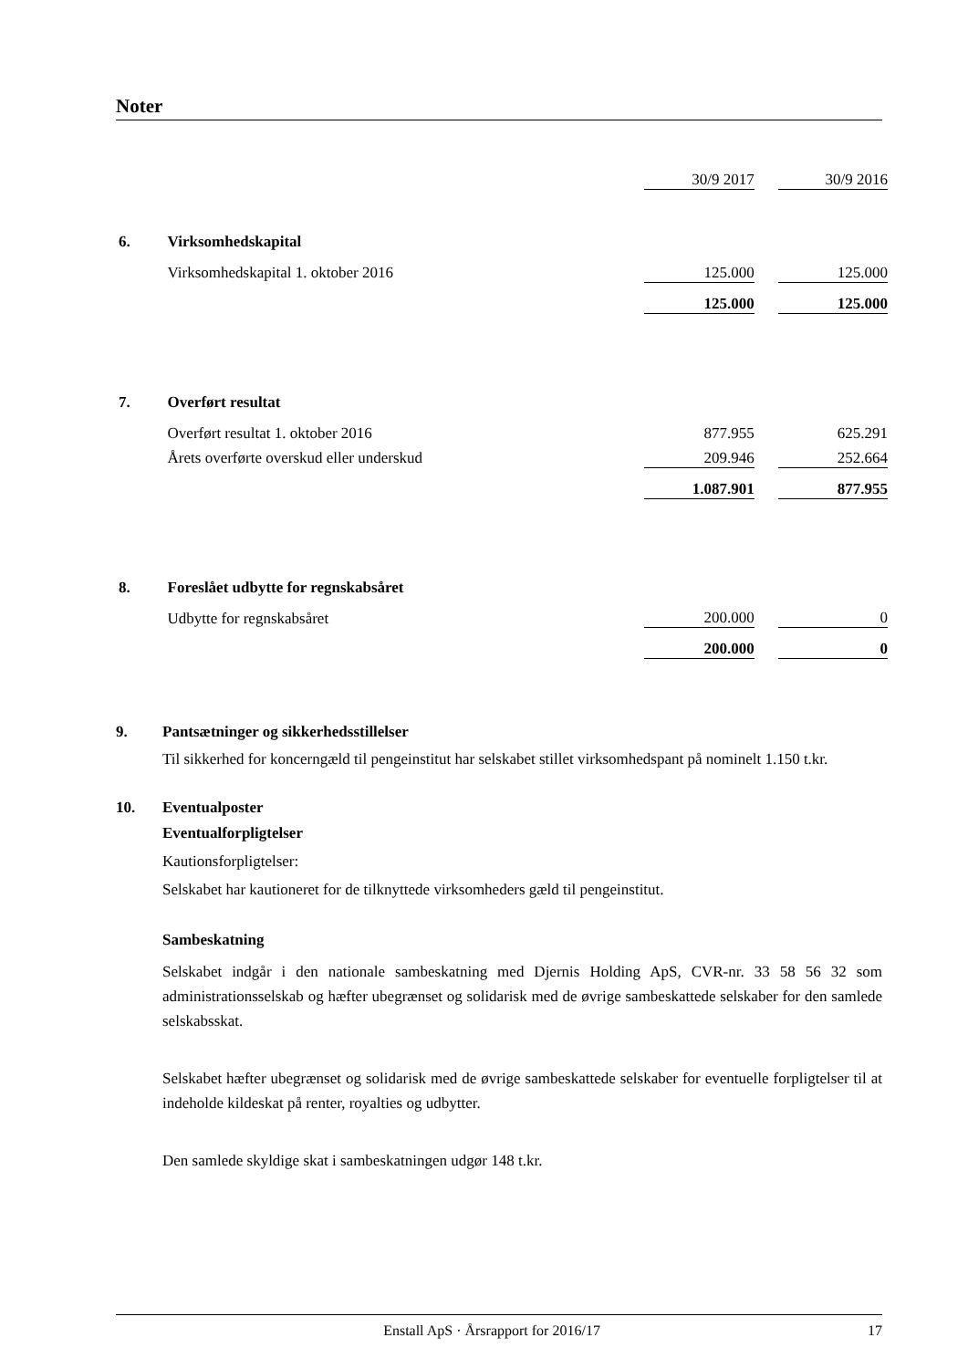Noter
| | | 30/9 2017 | | 30/9 2016 |
| 6. | Virksomhedskapital | | | |
| | Virksomhedskapital 1. oktober 2016 | 125.000 | | 125.000 |
| | | 125.000 | | 125.000 |
| 7. | Overført resultat | | | |
| | Overført resultat 1. oktober 2016 | 877.955 | | 625.291 |
| | Årets overførte overskud eller underskud | 209.946 | | 252.664 |
| | | 1.087.901 | | 877.955 |
| 8. | Foreslået udbytte for regnskabsåret | | | |
| | Udbytte for regnskabsåret | 200.000 | | 0 |
| | | 200.000 | | 0 |
9. Pantsætninger og sikkerhedsstillelser
Til sikkerhed for koncerngæld til pengeinstitut har selskabet stillet virksomhedspant på nominelt 1.150 t.kr.
10. Eventualposter
Eventualforpligtelser
Kautionsforpligtelser:
Selskabet har kautioneret for de tilknyttede virksomheders gæld til pengeinstitut.
Sambeskatning
Selskabet indgår i den nationale sambeskatning med Djernis Holding ApS, CVR-nr. 33 58 56 32 som administrationsselskab og hæfter ubegrænset og solidarisk med de øvrige sambeskattede selskaber for den samlede selskabsskat.
Selskabet hæfter ubegrænset og solidarisk med de øvrige sambeskattede selskaber for eventuelle forpligtelser til at indeholde kildeskat på renter, royalties og udbytter.
Den samlede skyldige skat i sambeskatningen udgør 148 t.kr.
Enstall ApS · Årsrapport for 2016/17 17